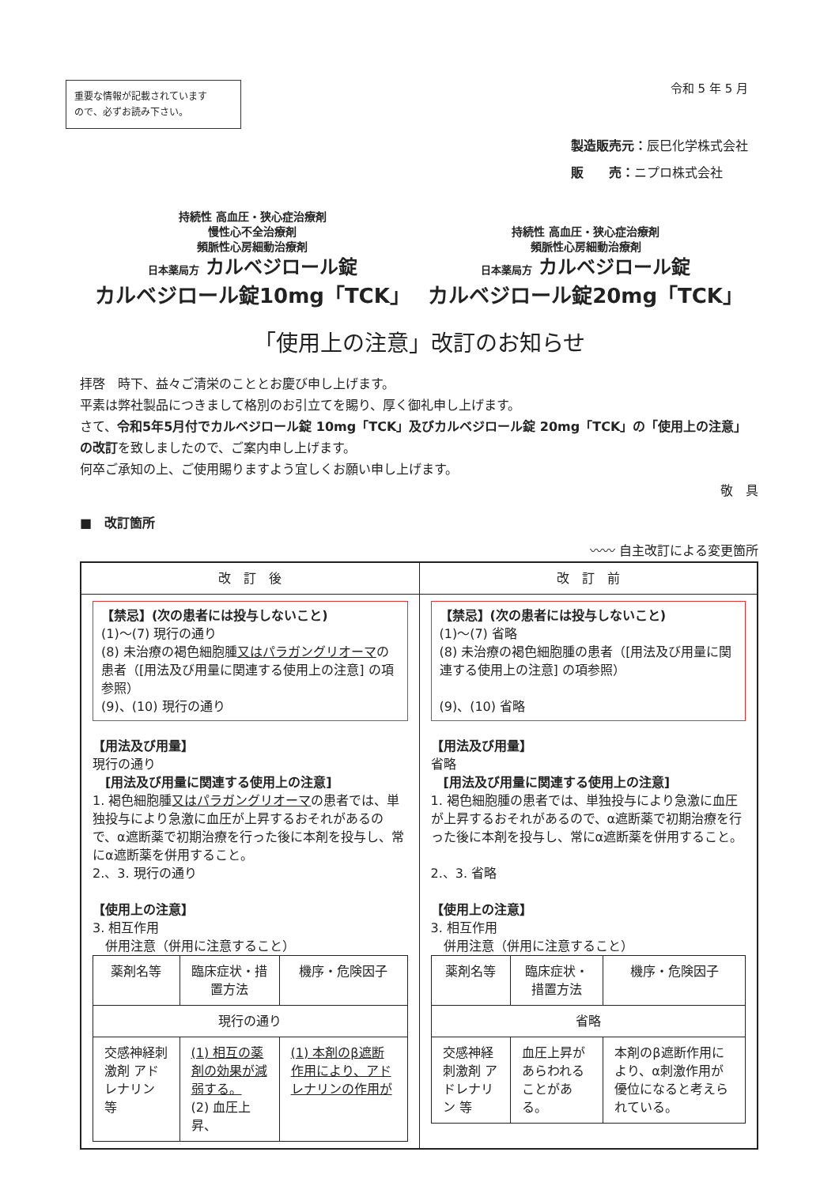重要な情報が記載されています
ので、必ずお読み下さい。
令和 5 年 5 月
製造販売元：辰巳化学株式会社
販　　売：ニプロ株式会社
持続性 高血圧・狭心症治療剤
慢性心不全治療剤
頻脈性心房細動治療剤
日本薬局方 カルベジロール錠
カルベジロール錠10mg「TCK」
持続性 高血圧・狭心症治療剤
頻脈性心房細動治療剤
日本薬局方 カルベジロール錠
カルベジロール錠20mg「TCK」
「使用上の注意」改訂のお知らせ
拝啓　時下、益々ご清栄のこととお慶び申し上げます。
平素は弊社製品につきまして格別のお引立てを賜り、厚く御礼申し上げます。
さて、令和5年5月付でカルベジロール錠 10mg「TCK」及びカルベジロール錠 20mg「TCK」の「使用上の注意」の改訂を致しましたので、ご案内申し上げます。
何卒ご承知の上、ご使用賜りますよう宜しくお願い申し上げます。
敬　具
■　改訂箇所
〰〰 自主改訂による変更箇所
| 改 訂 後 | 改 訂 前 |
| --- | --- |
| 【禁忌】(次の患者には投与しないこと) (1)～(7) 現行の通り (8) 未治療の褐色細胞腫 又はパラガングリオーマ の患者（[用法及び用量に関連する使用上の注意] の項参照） (9)、(10) 現行の通り 【用法及び用量】 現行の通り [用法及び用量に関連する使用上の注意] 1. 褐色細胞腫 又はパラガングリオーマ の患者では、単独投与により急激に血圧が上昇するおそれがあるので、α遮断薬で初期治療を行った後に本剤を投与し、常にα遮断薬を併用すること。 2.、3. 現行の通り 【使用上の注意】 3. 相互作用 併用注意（併用に注意すること） / 薬剤名等 / 臨床症状・措置方法 / 機序・危険因子 / / --- / --- / --- / / 現行の通り / / / / 交感神経刺激剤 アドレナリン 等 / (1) 相互の薬剤の効果が減弱する。 (2) 血圧上昇、 / (1) 本剤のβ遮断作用により、アドレナリンの作用が / | 【禁忌】(次の患者には投与しないこと) (1)～(7) 省略 (8) 未治療の褐色細胞腫の患者（[用法及び用量に関連する使用上の注意] の項参照） (9)、(10) 省略 【用法及び用量】 省略 [用法及び用量に関連する使用上の注意] 1. 褐色細胞腫の患者では、単独投与により急激に血圧が上昇するおそれがあるので、α遮断薬で初期治療を行った後に本剤を投与し、常にα遮断薬を併用すること。 2.、3. 省略 【使用上の注意】 3. 相互作用 併用注意（併用に注意すること） / 薬剤名等 / 臨床症状・措置方法 / 機序・危険因子 / / --- / --- / --- / / 省略 / / / / 交感神経刺激剤 アドレナリン 等 / 血圧上昇があらわれることがある。 / 本剤のβ遮断作用により、α刺激作用が優位になると考えられている。 / |